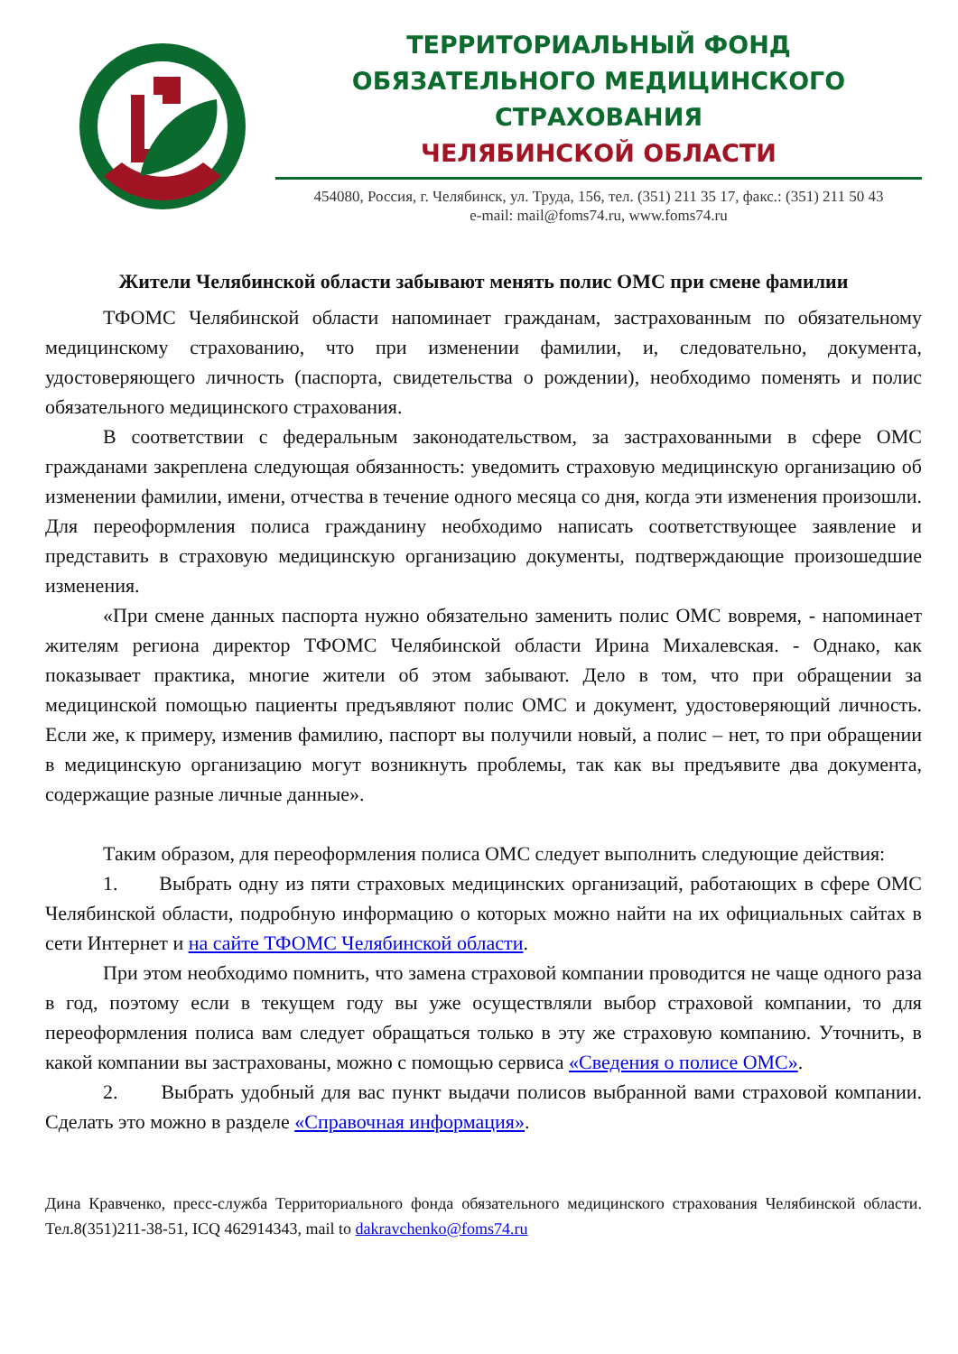ТЕРРИТОРИАЛЬНЫЙ ФОНД
ОБЯЗАТЕЛЬНОГО МЕДИЦИНСКОГО СТРАХОВАНИЯ
ЧЕЛЯБИНСКОЙ ОБЛАСТИ
454080, Россия, г. Челябинск, ул. Труда, 156, тел. (351) 211 35 17, факс.: (351) 211 50 43
e-mail: mail@foms74.ru, www.foms74.ru
Жители Челябинской области забывают менять полис ОМС при смене фамилии
ТФОМС Челябинской области напоминает гражданам, застрахованным по обязательному медицинскому страхованию, что при изменении фамилии, и, следовательно, документа, удостоверяющего личность (паспорта, свидетельства о рождении), необходимо поменять и полис обязательного медицинского страхования.
В соответствии с федеральным законодательством, за застрахованными в сфере ОМС гражданами закреплена следующая обязанность: уведомить страховую медицинскую организацию об изменении фамилии, имени, отчества в течение одного месяца со дня, когда эти изменения произошли. Для переоформления полиса гражданину необходимо написать соответствующее заявление и представить в страховую медицинскую организацию документы, подтверждающие произошедшие изменения.
«При смене данных паспорта нужно обязательно заменить полис ОМС вовремя, - напоминает жителям региона директор ТФОМС Челябинской области Ирина Михалевская. - Однако, как показывает практика, многие жители об этом забывают. Дело в том, что при обращении за медицинской помощью пациенты предъявляют полис ОМС и документ, удостоверяющий личность. Если же, к примеру, изменив фамилию, паспорт вы получили новый, а полис – нет, то при обращении в медицинскую организацию могут возникнуть проблемы, так как вы предъявите два документа, содержащие разные личные данные».
Таким образом, для переоформления полиса ОМС следует выполнить следующие действия:
1. Выбрать одну из пяти страховых медицинских организаций, работающих в сфере ОМС Челябинской области, подробную информацию о которых можно найти на их официальных сайтах в сети Интернет и на сайте ТФОМС Челябинской области.
При этом необходимо помнить, что замена страховой компании проводится не чаще одного раза в год, поэтому если в текущем году вы уже осуществляли выбор страховой компании, то для переоформления полиса вам следует обращаться только в эту же страховую компанию. Уточнить, в какой компании вы застрахованы, можно с помощью сервиса «Сведения о полисе ОМС».
2. Выбрать удобный для вас пункт выдачи полисов выбранной вами страховой компании. Сделать это можно в разделе «Справочная информация».
Дина Кравченко, пресс-служба Территориального фонда обязательного медицинского страхования Челябинской области. Тел.8(351)211-38-51, ICQ 462914343, mail to dakravchenko@foms74.ru